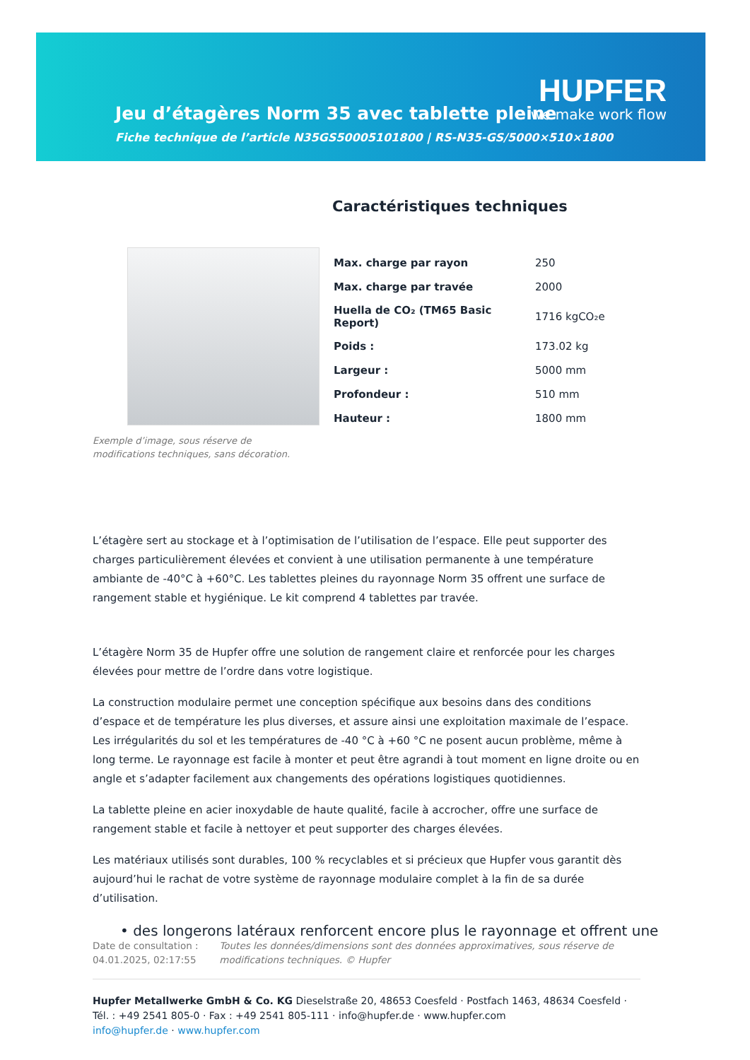Jeu d’étagères Norm 35 avec tablette pleine
Fiche technique de l’article N35GS50005101800 | RS-N35-GS/5000×510×1800
HUPFER
we make work flow
Caractéristiques techniques
| Max. charge par rayon | 250 |
| Max. charge par travée | 2000 |
| Huella de CO₂ (TM65 Basic Report) | 1716 kgCO₂e |
| Poids : | 173.02 kg |
| Largeur : | 5000 mm |
| Profondeur : | 510 mm |
| Hauteur : | 1800 mm |
Exemple d’image, sous réserve de modifications techniques, sans décoration.
L’étagère sert au stockage et à l’optimisation de l’utilisation de l’espace. Elle peut supporter des charges particulièrement élevées et convient à une utilisation permanente à une température ambiante de -40°C à +60°C. Les tablettes pleines du rayonnage Norm 35 offrent une surface de rangement stable et hygiénique. Le kit comprend 4 tablettes par travée.
L’étagère Norm 35 de Hupfer offre une solution de rangement claire et renforcée pour les charges élevées pour mettre de l’ordre dans votre logistique.
La construction modulaire permet une conception spécifique aux besoins dans des conditions d’espace et de température les plus diverses, et assure ainsi une exploitation maximale de l’espace. Les irrégularités du sol et les températures de -40 °C à +60 °C ne posent aucun problème, même à long terme. Le rayonnage est facile à monter et peut être agrandi à tout moment en ligne droite ou en angle et s’adapter facilement aux changements des opérations logistiques quotidiennes.
La tablette pleine en acier inoxydable de haute qualité, facile à accrocher, offre une surface de rangement stable et facile à nettoyer et peut supporter des charges élevées.
Les matériaux utilisés sont durables, 100 % recyclables et si précieux que Hupfer vous garantit dès aujourd’hui le rachat de votre système de rayonnage modulaire complet à la fin de sa durée d’utilisation.
• des longerons latéraux renforcent encore plus le rayonnage et offrent une
Date de consultation : 04.01.2025, 02:17:55
Toutes les données/dimensions sont des données approximatives, sous réserve de modifications techniques. © Hupfer
Hupfer Metallwerke GmbH & Co. KG Dieselstraße 20, 48653 Coesfeld · Postfach 1463, 48634 Coesfeld · Tél. : +49 2541 805-0 · Fax : +49 2541 805-111 · info@hupfer.de · www.hupfer.com
info@hupfer.de · www.hupfer.com